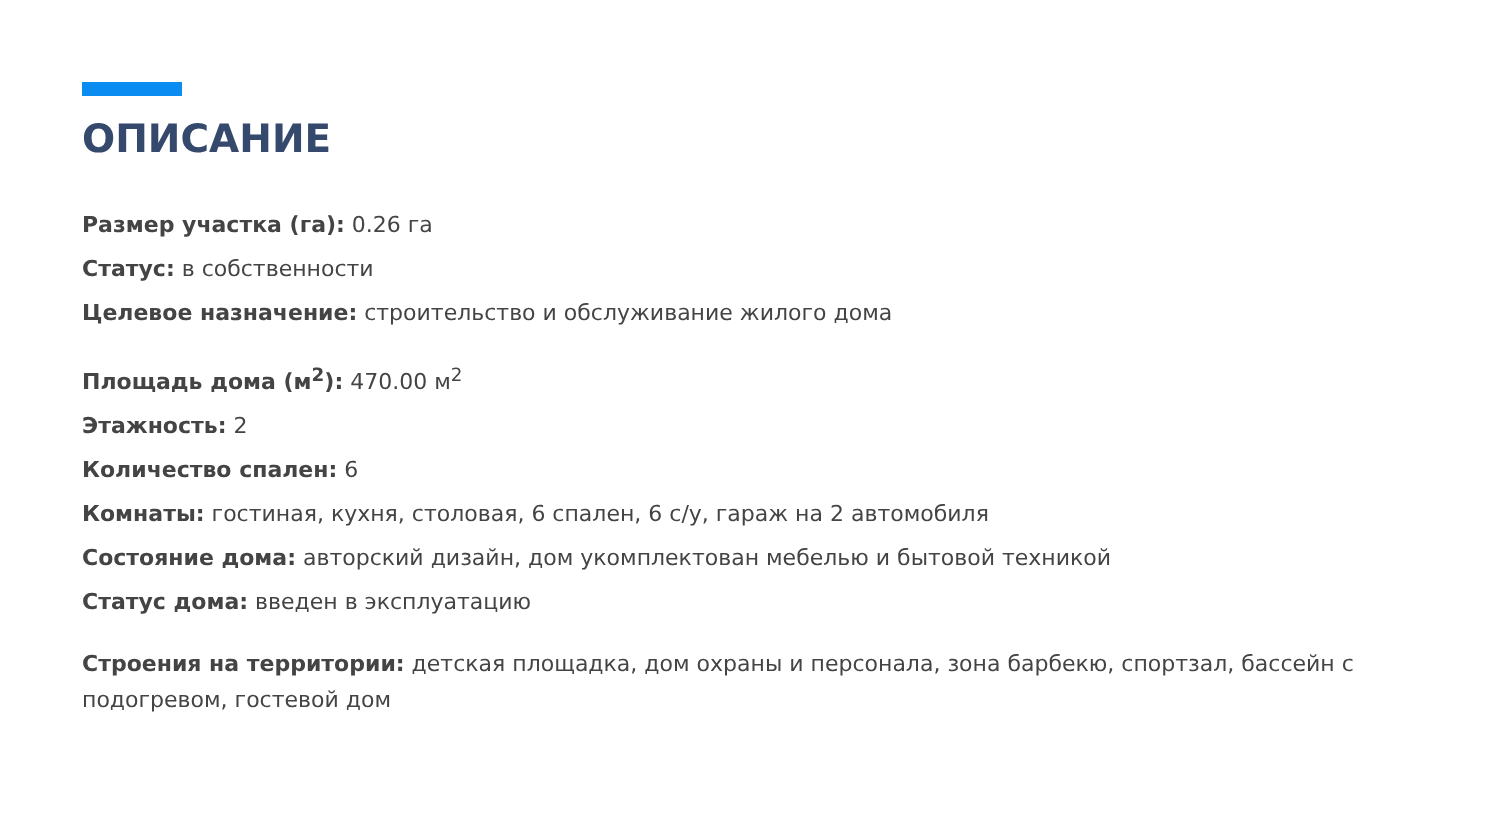ОПИСАНИЕ
Размер участка (га): 0.26 га
Статус: в собственности
Целевое назначение: строительство и обслуживание жилого дома
Площадь дома (м<sup>2</sup>): 470.00 м<sup>2</sup>
Этажность: 2
Количество спален: 6
Комнаты: гостиная, кухня, столовая, 6 спален, 6 с/у, гараж на 2 автомобиля
Состояние дома: авторский дизайн, дом укомплектован мебелью и бытовой техникой
Статус дома: введен в эксплуатацию
Строения на территории: детская площадка, дом охраны и персонала, зона барбекю, спортзал, бассейн с подогревом, гостевой дом